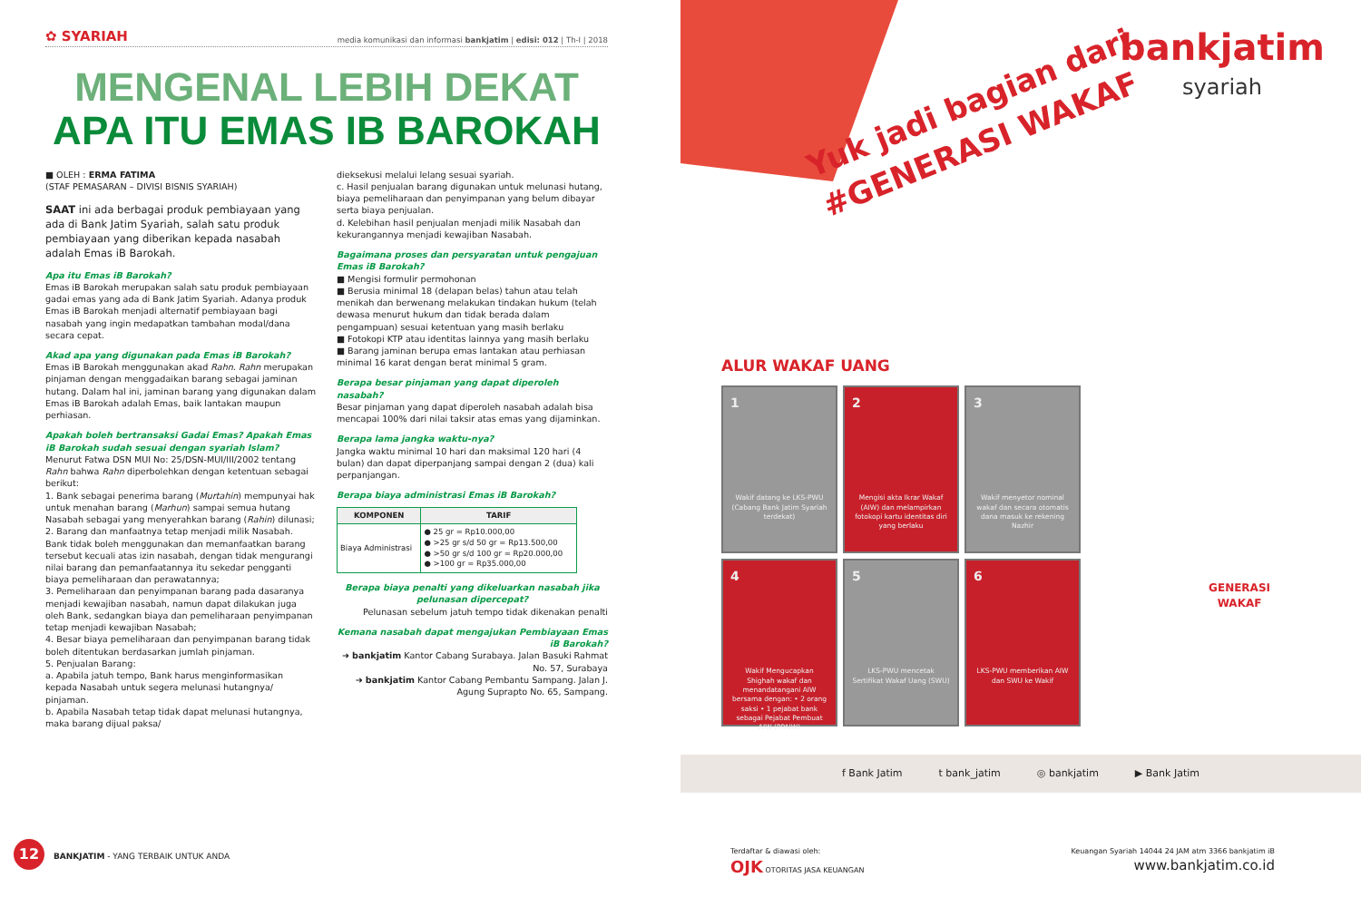✿ SYARIAH media komunikasi dan informasi bankjatim | edisi: 012 | Th-I | 2018
MENGENAL LEBIH DEKAT
APA ITU EMAS IB BAROKAH
■ OLEH : ERMA FATIMA
(STAF PEMASARAN – DIVISI BISNIS SYARIAH)
SAAT ini ada berbagai produk pembiayaan yang ada di Bank Jatim Syariah, salah satu produk pembiayaan yang diberikan kepada nasabah adalah Emas iB Barokah.
Apa itu Emas iB Barokah?
Emas iB Barokah merupakan salah satu produk pembiayaan gadai emas yang ada di Bank Jatim Syariah. Adanya produk Emas iB Barokah menjadi alternatif pembiayaan bagi nasabah yang ingin medapatkan tambahan modal/dana secara cepat.
Akad apa yang digunakan pada Emas iB Barokah?
Emas iB Barokah menggunakan akad Rahn. Rahn merupakan pinjaman dengan menggadaikan barang sebagai jaminan hutang. Dalam hal ini, jaminan barang yang digunakan dalam Emas iB Barokah adalah Emas, baik lantakan maupun perhiasan.
Apakah boleh bertransaksi Gadai Emas? Apakah Emas iB Barokah sudah sesuai dengan syariah Islam?
Menurut Fatwa DSN MUI No: 25/DSN-MUI/III/2002 tentang Rahn bahwa Rahn diperbolehkan dengan ketentuan sebagai berikut:
1. Bank sebagai penerima barang (Murtahin) mempunyai hak untuk menahan barang (Marhun) sampai semua hutang Nasabah sebagai yang menyerahkan barang (Rahin) dilunasi;
2. Barang dan manfaatnya tetap menjadi milik Nasabah. Bank tidak boleh menggunakan dan memanfaatkan barang tersebut kecuali atas izin nasabah, dengan tidak mengurangi nilai barang dan pemanfaatannya itu sekedar pengganti biaya pemeliharaan dan perawatannya;
3. Pemeliharaan dan penyimpanan barang pada dasaranya menjadi kewajiban nasabah, namun dapat dilakukan juga oleh Bank, sedangkan biaya dan pemeliharaan penyimpanan tetap menjadi kewajiban Nasabah;
4. Besar biaya pemeliharaan dan penyimpanan barang tidak boleh ditentukan berdasarkan jumlah pinjaman.
5. Penjualan Barang:
a. Apabila jatuh tempo, Bank harus menginformasikan kepada Nasabah untuk segera melunasi hutangnya/ pinjaman.
b. Apabila Nasabah tetap tidak dapat melunasi hutangnya, maka barang dijual paksa/
dieksekusi melalui lelang sesuai syariah.
c. Hasil penjualan barang digunakan untuk melunasi hutang, biaya pemeliharaan dan penyimpanan yang belum dibayar serta biaya penjualan.
d. Kelebihan hasil penjualan menjadi milik Nasabah dan kekurangannya menjadi kewajiban Nasabah.
Bagaimana proses dan persyaratan untuk pengajuan Emas iB Barokah?
■ Mengisi formulir permohonan
■ Berusia minimal 18 (delapan belas) tahun atau telah menikah dan berwenang melakukan tindakan hukum (telah dewasa menurut hukum dan tidak berada dalam pengampuan) sesuai ketentuan yang masih berlaku
■ Fotokopi KTP atau identitas lainnya yang masih berlaku
■ Barang jaminan berupa emas lantakan atau perhiasan minimal 16 karat dengan berat minimal 5 gram.
Berapa besar pinjaman yang dapat diperoleh nasabah?
Besar pinjaman yang dapat diperoleh nasabah adalah bisa mencapai 100% dari nilai taksir atas emas yang dijaminkan.
Berapa lama jangka waktu-nya?
Jangka waktu minimal 10 hari dan maksimal 120 hari (4 bulan) dan dapat diperpanjang sampai dengan 2 (dua) kali perpanjangan.
Berapa biaya administrasi Emas iB Barokah?
| KOMPONEN | TARIF |
| --- | --- |
| Biaya Administrasi | ● 25 gr = Rp10.000,00 ● >25 gr s/d 50 gr = Rp13.500,00 ● >50 gr s/d 100 gr = Rp20.000,00 ● >100 gr = Rp35.000,00 |
Berapa biaya penalti yang dikeluarkan nasabah jika pelunasan dipercepat?
Pelunasan sebelum jatuh tempo tidak dikenakan penalti
Kemana nasabah dapat mengajukan Pembiayaan Emas iB Barokah?
➜ bankjatim Kantor Cabang Surabaya. Jalan Basuki Rahmat No. 57, Surabaya
➜ bankjatim Kantor Cabang Pembantu Sampang. Jalan J. Agung Suprapto No. 65, Sampang.
12 BANKJATIM - YANG TERBAIK UNTUK ANDA
bankjatim
syariah
Yuk jadi bagian dari
#GENERASI WAKAF
ALUR WAKAF UANG
1
Wakif datang ke LKS-PWU (Cabang Bank Jatim Syariah terdekat)
2
Mengisi akta Ikrar Wakaf (AIW) dan melampirkan fotokopi kartu identitas diri yang berlaku
3
Wakif menyetor nominal wakaf dan secara otomatis dana masuk ke rekening Nazhir
4
Wakif Mengucapkan Shighah wakaf dan menandatangani AIW bersama dengan: • 2 orang saksi • 1 pejabat bank sebagai Pejabat Pembuat AIW (PPAIW)
5
LKS-PWU mencetak Sertifikat Wakaf Uang (SWU)
6
LKS-PWU memberikan AIW dan SWU ke Wakif
GENERASI
WAKAF
f Bank Jatim t bank_jatim ◎ bankjatim ▶ Bank Jatim
Terdaftar & diawasi oleh:
OJK OTORITAS JASA KEUANGAN Keuangan Syariah 14044 24 JAM atm 3366 bankjatim iB
www.bankjatim.co.id